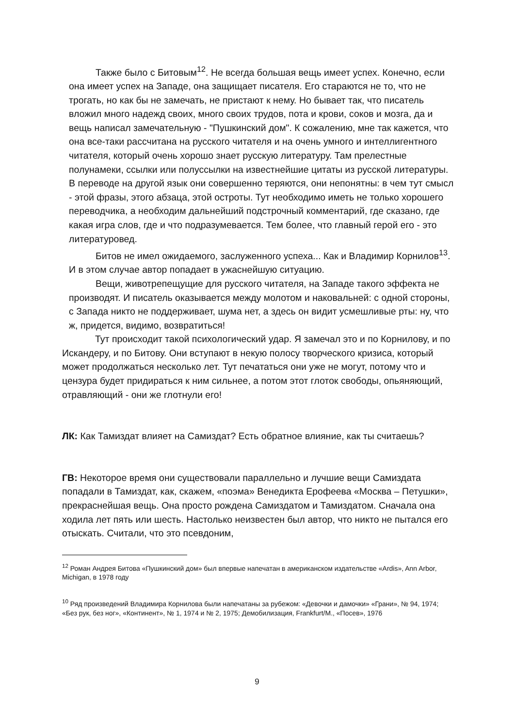Также было с Битовым<sup>12</sup>. Не всегда большая вещь имеет успех. Конечно, если она имеет успех на Западе, она защищает писателя. Его стараются не то, что не трогать, но как бы не замечать, не пристают к нему. Но бывает так, что писатель вложил много надежд своих, много своих трудов, пота и крови, соков и мозга, да и вещь написал замечательную - "Пушкинский дом". К сожалению, мне так кажется, что она все-таки рассчитана на русского читателя и на очень умного и интеллигентного читателя, который очень хорошо знает русскую литературу. Там прелестные полунамеки, ссылки или полуссылки на известнейшие цитаты из русской литературы. В переводе на другой язык они совершенно теряются, они непонятны: в чем тут смысл - этой фразы, этого абзаца, этой остроты. Тут необходимо иметь не только хорошего переводчика, а необходим дальнейший подстрочный комментарий, где сказано, где какая игра слов, где и что подразумевается. Тем более, что главный герой его - это литературовед.
Битов не имел ожидаемого, заслуженного успеха... Как и Владимир Корнилов<sup>13</sup>. И в этом случае автор попадает в ужаснейшую ситуацию.
Вещи, животрепещущие для русского читателя, на Западе такого эффекта не производят. И писатель оказывается между молотом и наковальней: с одной стороны, с Запада никто не поддерживает, шума нет, а здесь он видит усмешливые рты: ну, что ж, придется, видимо, возвратиться!
Тут происходит такой психологический удар. Я замечал это и по Корнилову, и по Искандеру, и по Битову. Они вступают в некую полосу творческого кризиса, который может продолжаться несколько лет. Тут печататься они уже не могут, потому что и цензура будет придираться к ним сильнее, а потом этот глоток свободы, опьяняющий, отравляющий - они же глотнули его!
ЛК: Как Тамиздат влияет на Самиздат? Есть обратное влияние, как ты считаешь?
ГВ: Некоторое время они существовали параллельно и лучшие вещи Самиздата попадали в Тамиздат, как, скажем, «поэма» Венедикта Ерофеева «Москва – Петушки», прекраснейшая вещь. Она просто рождена Самиздатом и Тамиздатом. Сначала она ходила лет пять или шесть. Настолько неизвестен был автор, что никто не пытался его отыскать. Считали, что это псевдоним,
<sup>12</sup> Роман Андрея Битова «Пушкинский дом» был впервые напечатан в американском издательстве «Ardis», Ann Arbor, Michigan, в 1978 году
<sup>10</sup> Ряд произведений Владимира Корнилова были напечатаны за рубежом: «Девочки и дамочки» «Грани», № 94, 1974; «Без рук, без ног», «Континент», № 1, 1974 и № 2, 1975; Демобилизация, Frankfurt/M., «Посев», 1976
9